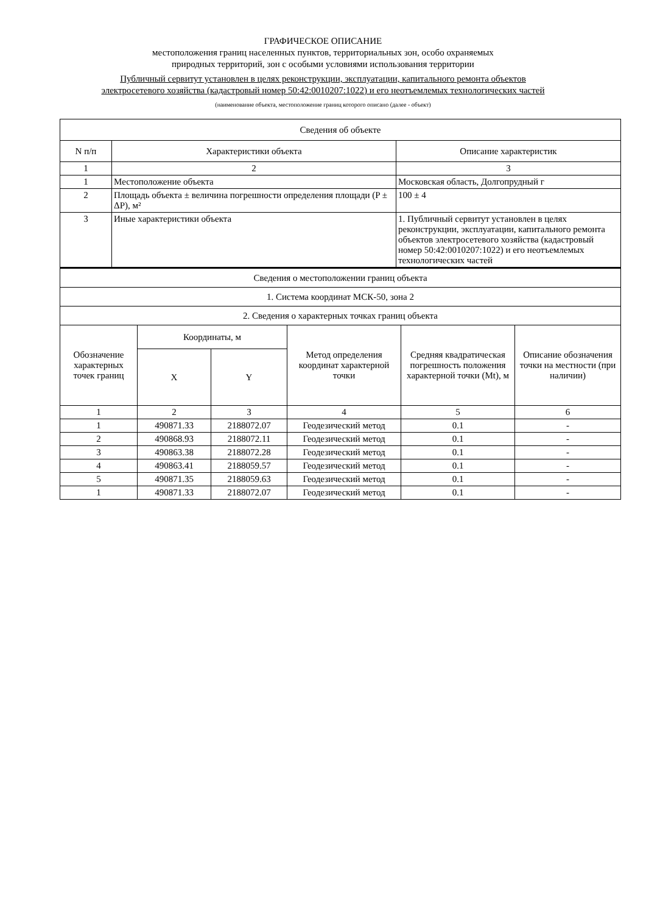ГРАФИЧЕСКОЕ ОПИСАНИЕ
местоположения границ населенных пунктов, территориальных зон, особо охраняемых
природных территорий, зон с особыми условиями использования территории
Публичный сервитут установлен в целях реконструкции, эксплуатации, капитального ремонта объектов
электросетевого хозяйства (кадастровый номер 50:42:0010207:1022) и его неотъемлемых технологических частей
(наименование объекта, местоположение границ которого описано (далее - объект)
| Сведения об объекте | | |
| --- | --- | --- |
| N п/п | Характеристики объекта | Описание характеристик |
| 1 | 2 | 3 |
| 1 | Местоположение объекта | Московская область, Долгопрудный г |
| 2 | Площадь объекта ± величина погрешности определения площади (P ± ΔP), м² | 100 ± 4 |
| 3 | Иные характеристики объекта | 1. Публичный сервитут установлен в целях реконструкции, эксплуатации, капитального ремонта объектов электросетевого хозяйства (кадастровый номер 50:42:0010207:1022) и его неотъемлемых технологических частей |
| Сведения о местоположении границ объекта | | | | | |
| --- | --- | --- | --- | --- | --- |
| 1. Система координат МСК-50, зона 2 | | | | | |
| 2. Сведения о характерных точках границ объекта | | | | | |
| Обозначение характерных точек границ | Координаты, м | | Метод определения координат характерной точки | Средняя квадратическая погрешность положения характерной точки (Mt), м | Описание обозначения точки на местности (при наличии) |
| | X | Y | | | |
| 1 | 2 | 3 | 4 | 5 | 6 |
| 1 | 490871.33 | 2188072.07 | Геодезический метод | 0.1 | - |
| 2 | 490868.93 | 2188072.11 | Геодезический метод | 0.1 | - |
| 3 | 490863.38 | 2188072.28 | Геодезический метод | 0.1 | - |
| 4 | 490863.41 | 2188059.57 | Геодезический метод | 0.1 | - |
| 5 | 490871.35 | 2188059.63 | Геодезический метод | 0.1 | - |
| 1 | 490871.33 | 2188072.07 | Геодезический метод | 0.1 | - |